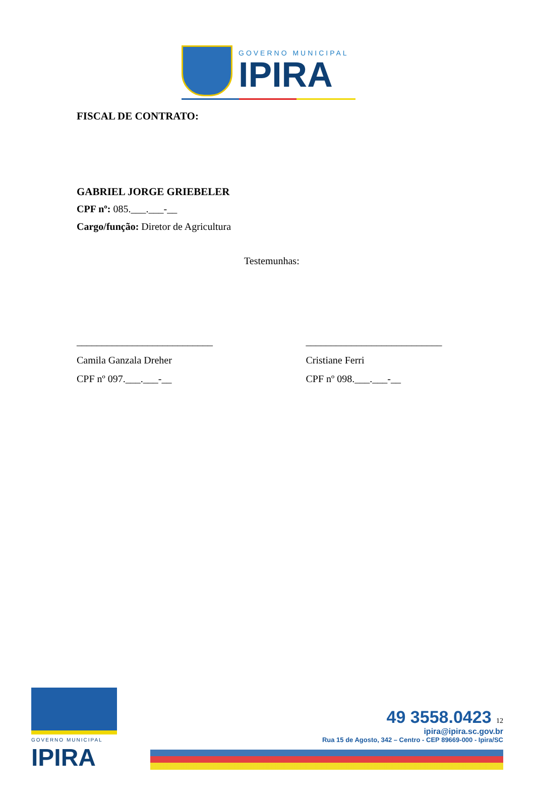GOVERNO MUNICIPAL
IPIRA
FISCAL DE CONTRATO:
GABRIEL JORGE GRIEBELER
CPF nº: 085.___.___-__
Cargo/função: Diretor de Agricultura
Testemunhas:
___________________________
Camila Ganzala Dreher
CPF nº 097.___.___-__
___________________________
Cristiane Ferri
CPF nº 098.___.___-__
GOVERNO MUNICIPAL
IPIRA
49 3558.0423 12
ipira@ipira.sc.gov.br
Rua 15 de Agosto, 342 – Centro - CEP 89669-000 - Ipira/SC